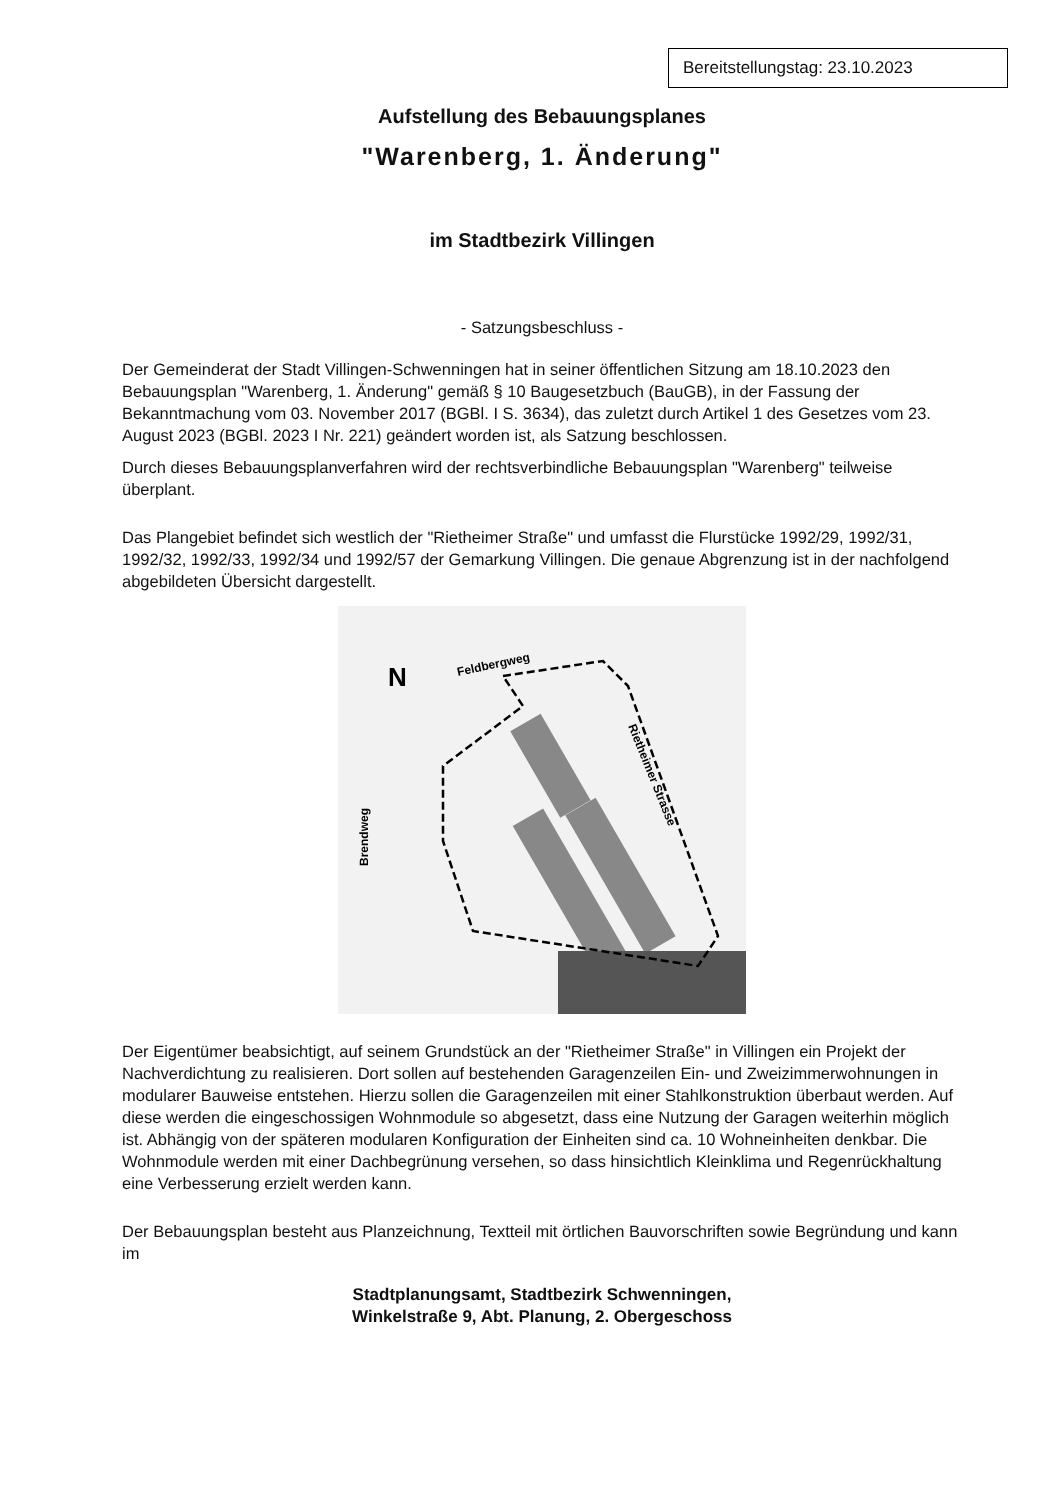Bereitstellungstag: 23.10.2023
Aufstellung des Bebauungsplanes
"Warenberg, 1. Änderung"
im Stadtbezirk Villingen
- Satzungsbeschluss -
Der Gemeinderat der Stadt Villingen-Schwenningen hat in seiner öffentlichen Sitzung am 18.10.2023 den Bebauungsplan "Warenberg, 1. Änderung" gemäß § 10 Baugesetzbuch (BauGB), in der Fassung der Bekanntmachung vom 03. November 2017 (BGBl. I S. 3634), das zuletzt durch Artikel 1 des Gesetzes vom 23. August 2023 (BGBl. 2023 I Nr. 221) geändert worden ist, als Satzung beschlossen.
Durch dieses Bebauungsplanverfahren wird der rechtsverbindliche Bebauungsplan "Warenberg" teilweise überplant.
Das Plangebiet befindet sich westlich der "Rietheimer Straße" und umfasst die Flurstücke 1992/29, 1992/31, 1992/32, 1992/33, 1992/34 und 1992/57 der Gemarkung Villingen. Die genaue Abgrenzung ist in der nachfolgend abgebildeten Übersicht dargestellt.
Feldbergweg
Rietheimer Strasse
Brendweg
N
Der Eigentümer beabsichtigt, auf seinem Grundstück an der "Rietheimer Straße" in Villingen ein Projekt der Nachverdichtung zu realisieren. Dort sollen auf bestehenden Garagenzeilen Ein- und Zweizimmerwohnungen in modularer Bauweise entstehen. Hierzu sollen die Garagenzeilen mit einer Stahlkonstruktion überbaut werden. Auf diese werden die eingeschossigen Wohnmodule so abgesetzt, dass eine Nutzung der Garagen weiterhin möglich ist. Abhängig von der späteren modularen Konfiguration der Einheiten sind ca. 10 Wohneinheiten denkbar. Die Wohnmodule werden mit einer Dachbegrünung versehen, so dass hinsichtlich Kleinklima und Regenrückhaltung eine Verbesserung erzielt werden kann.
Der Bebauungsplan besteht aus Planzeichnung, Textteil mit örtlichen Bauvorschriften sowie Begründung und kann im
Stadtplanungsamt, Stadtbezirk Schwenningen,
Winkelstraße 9, Abt. Planung, 2. Obergeschoss